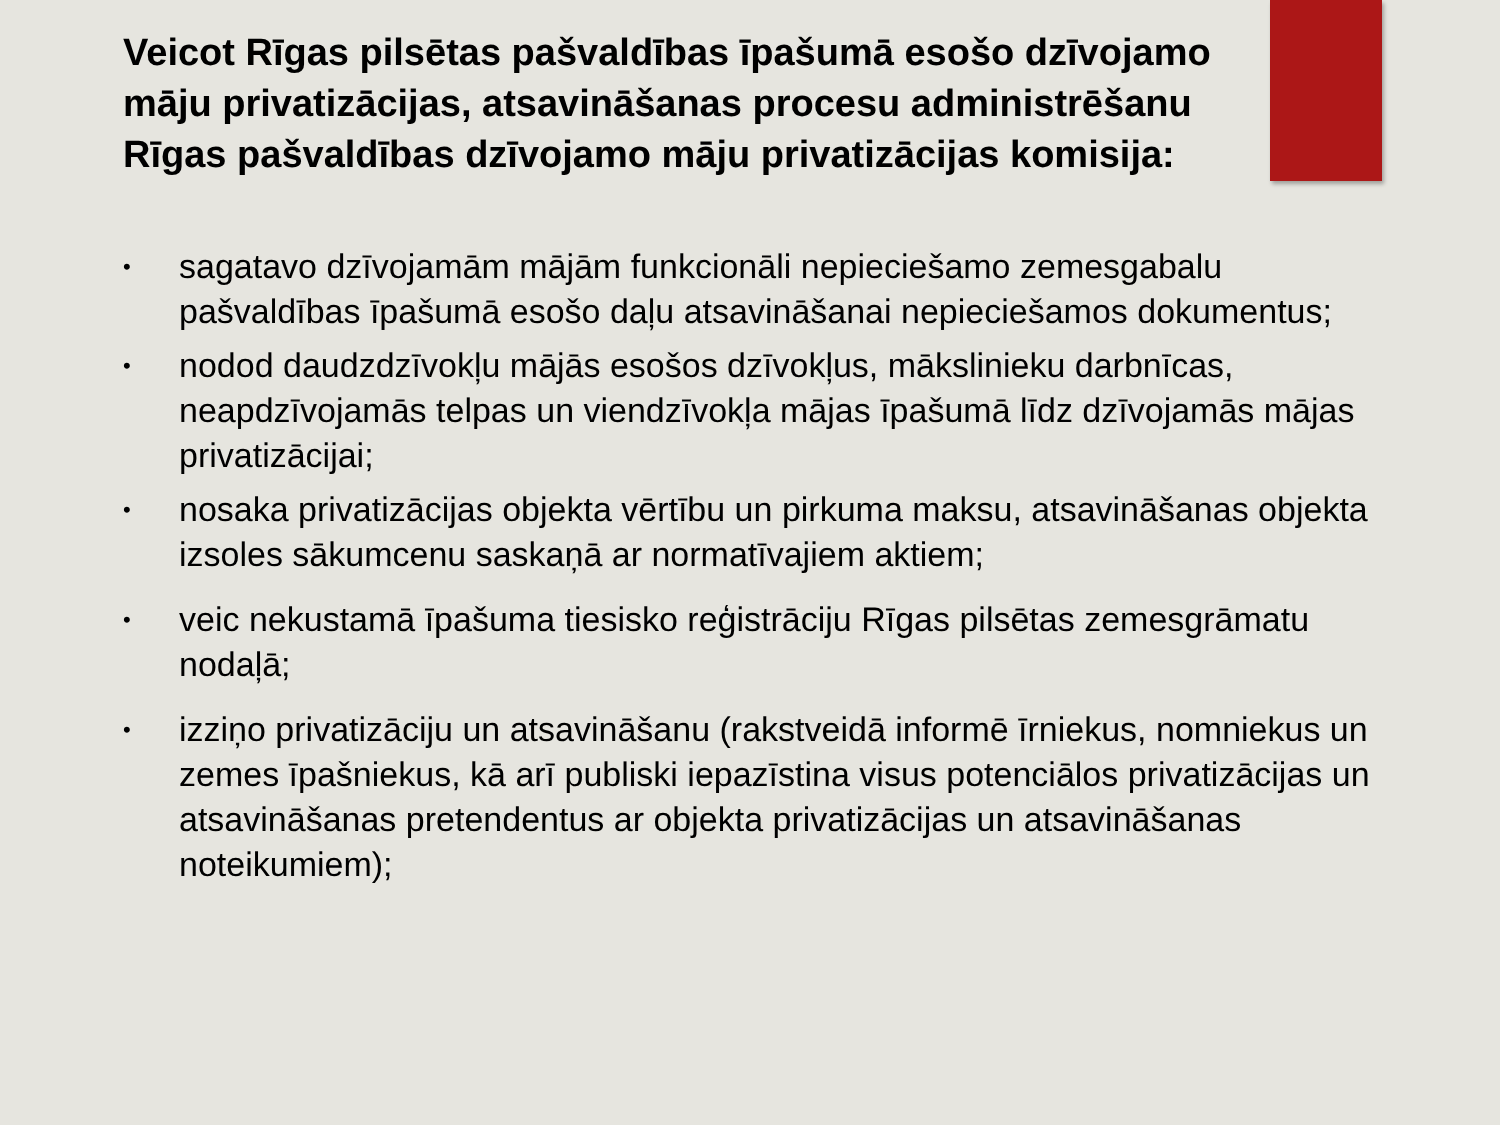Veicot Rīgas pilsētas pašvaldības īpašumā esošo dzīvojamo māju privatizācijas, atsavināšanas procesu administrēšanu Rīgas pašvaldības dzīvojamo māju privatizācijas komisija:
• sagatavo dzīvojamām mājām funkcionāli nepieciešamo zemesgabalu pašvaldības īpašumā esošo daļu atsavināšanai nepieciešamos dokumentus;
• nodod daudzdzīvokļu mājās esošos dzīvokļus, mākslinieku darbnīcas, neapdzīvojamās telpas un viendzīvokļa mājas īpašumā līdz dzīvojamās mājas privatizācijai;
• nosaka privatizācijas objekta vērtību un pirkuma maksu, atsavināšanas objekta izsoles sākumcenu saskaņā ar normatīvajiem aktiem;
• veic nekustamā īpašuma tiesisko reģistrāciju Rīgas pilsētas zemesgrāmatu nodaļā;
• izziņo privatizāciju un atsavināšanu (rakstveidā informē īrniekus, nomniekus un zemes īpašniekus, kā arī publiski iepazīstina visus potenciālos privatizācijas un atsavināšanas pretendentus ar objekta privatizācijas un atsavināšanas noteikumiem);